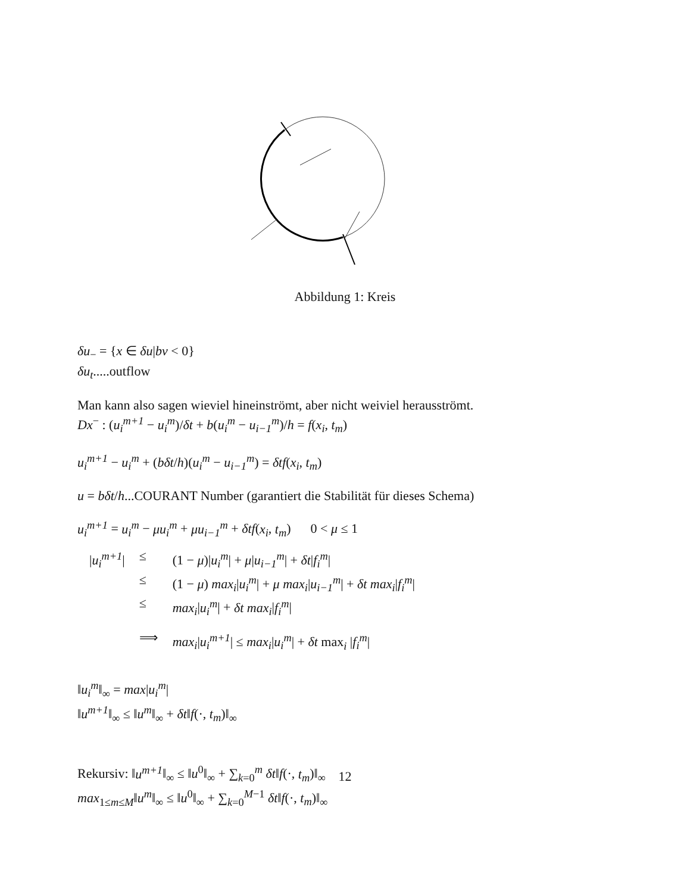Abbildung 1: Kreis
δu<sub>−</sub> = {x ∈ δu|bv < 0}
δu<sub>t</sub>.....outflow
Man kann also sagen wieviel hineinströmt, aber nicht weiviel herausströmt.
Dx<sup>−</sup> : (u<sub>i</sub><sup>m+1</sup> − u<sub>i</sub><sup>m</sup>)/δt + b(u<sub>i</sub><sup>m</sup> − u<sub>i−1</sub><sup>m</sup>)/h = f(x<sub>i</sub>, t<sub>m</sub>)
u<sub>i</sub><sup>m+1</sup> − u<sub>i</sub><sup>m</sup> + (bδt/h)(u<sub>i</sub><sup>m</sup> − u<sub>i−1</sub><sup>m</sup>) = δtf(x<sub>i</sub>, t<sub>m</sub>)
u = bδt/h...COURANT Number (garantiert die Stabilität für dieses Schema)
u<sub>i</sub><sup>m+1</sup> = u<sub>i</sub><sup>m</sup> − μu<sub>i</sub><sup>m</sup> + μu<sub>i−1</sub><sup>m</sup> + δtf(x<sub>i</sub>, t<sub>m</sub>) 0 < μ ≤ 1
| / u<sub>i</sub><sup>m+1</sup> / | ≤ | (1 − μ )/ u<sub>i</sub><sup>m</sup> / + μ / u<sub>i−1</sub><sup>m</sup> / + δt / f<sub>i</sub><sup>m</sup> / |
| | ≤ | (1 − μ ) max<sub>i</sub> / u<sub>i</sub><sup>m</sup> / + μ max<sub>i</sub> / u<sub>i−1</sub><sup>m</sup> / + δt max<sub>i</sub> / f<sub>i</sub><sup>m</sup> / |
| | ≤ | max<sub>i</sub> / u<sub>i</sub><sup>m</sup> / + δt max<sub>i</sub> / f<sub>i</sub><sup>m</sup> / |
| | ⟹ | max<sub>i</sub> / u<sub>i</sub><sup>m+1</sup> / ≤ max<sub>i</sub> / u<sub>i</sub><sup>m</sup> / + δt max<sub>i</sub> / f<sub>i</sub><sup>m</sup> / |
‖u<sub>i</sub><sup>m</sup>‖<sub>∞</sub> = max|u<sub>i</sub><sup>m</sup>|
‖u<sup>m+1</sup>‖<sub>∞</sub> ≤ ‖u<sup>m</sup>‖<sub>∞</sub> + δt‖f(·, t<sub>m</sub>)‖<sub>∞</sub>
Rekursiv: ‖u<sup>m+1</sup>‖<sub>∞</sub> ≤ ‖u<sup>0</sup>‖<sub>∞</sub> + ∑<sub>k=0</sub><sup>m</sup> δt‖f(·, t<sub>m</sub>)‖<sub>∞</sub>
max<sub>1≤m≤M</sub>‖u<sup>m</sup>‖<sub>∞</sub> ≤ ‖u<sup>0</sup>‖<sub>∞</sub> + ∑<sub>k=0</sub><sup>M−1</sup> δt‖f(·, t<sub>m</sub>)‖<sub>∞</sub>
12